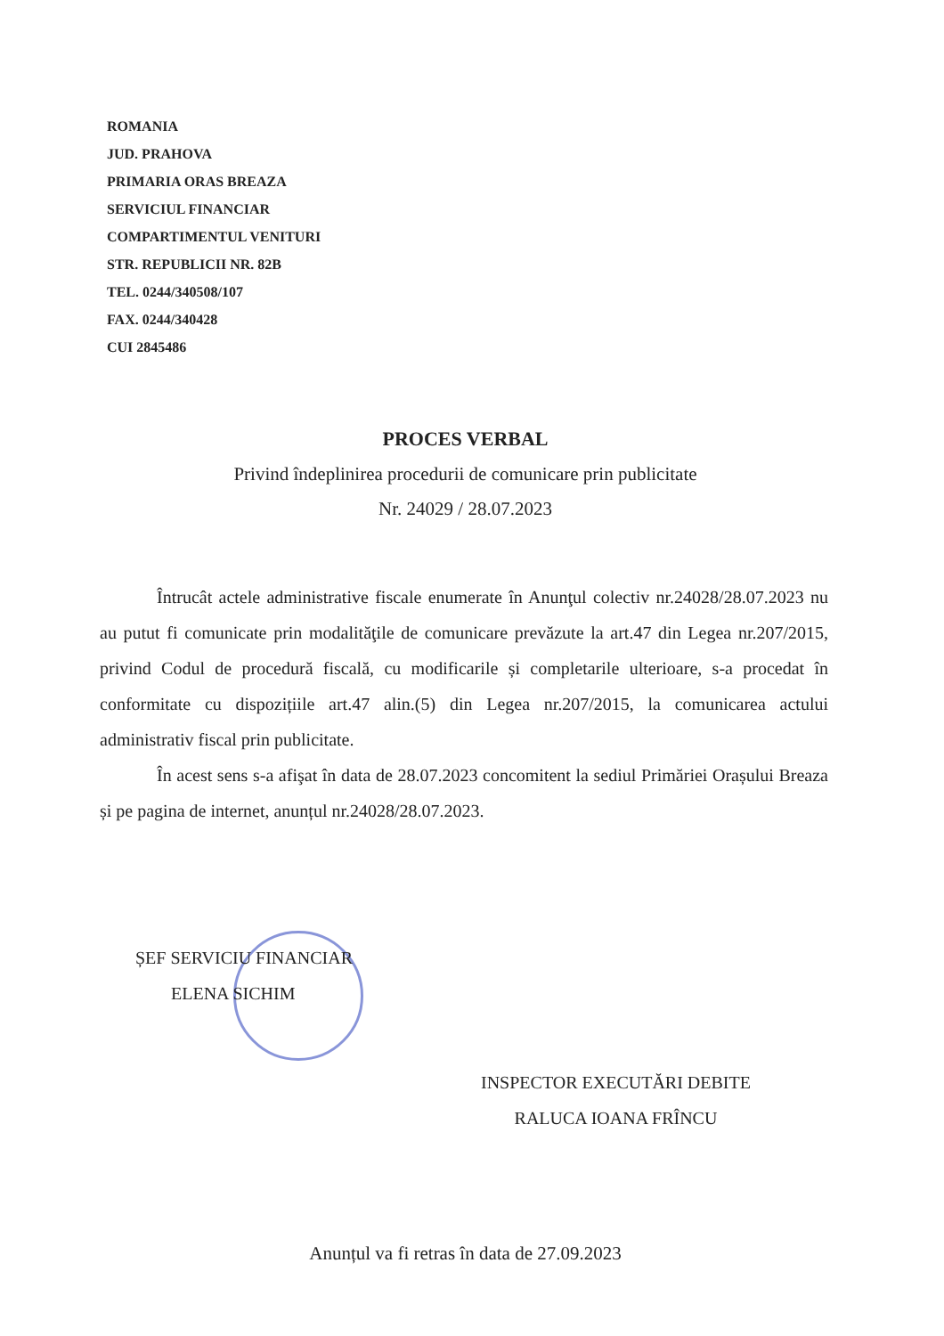ROMANIA
JUD. PRAHOVA
PRIMARIA ORAS BREAZA
SERVICIUL FINANCIAR
COMPARTIMENTUL VENITURI
STR. REPUBLICII NR. 82B
TEL. 0244/340508/107
FAX. 0244/340428
CUI 2845486
PROCES VERBAL
Privind îndeplinirea procedurii de comunicare prin publicitate
Nr. 24029 / 28.07.2023
Întrucât actele administrative fiscale enumerate în Anunţul colectiv nr.24028/28.07.2023 nu au putut fi comunicate prin modalităţile de comunicare prevăzute la art.47 din Legea nr.207/2015, privind Codul de procedură fiscală, cu modificarile și completarile ulterioare, s-a procedat în conformitate cu dispozițiile art.47 alin.(5) din Legea nr.207/2015, la comunicarea actului administrativ fiscal prin publicitate.
În acest sens s-a afişat în data de 28.07.2023 concomitent la sediul Primăriei Orașului Breaza și pe pagina de internet, anunțul nr.24028/28.07.2023.
ȘEF SERVICIU FINANCIAR
ELENA SICHIM
INSPECTOR EXECUTĂRI DEBITE
RALUCA IOANA FRÎNCU
Anunțul va fi retras în data de 27.09.2023